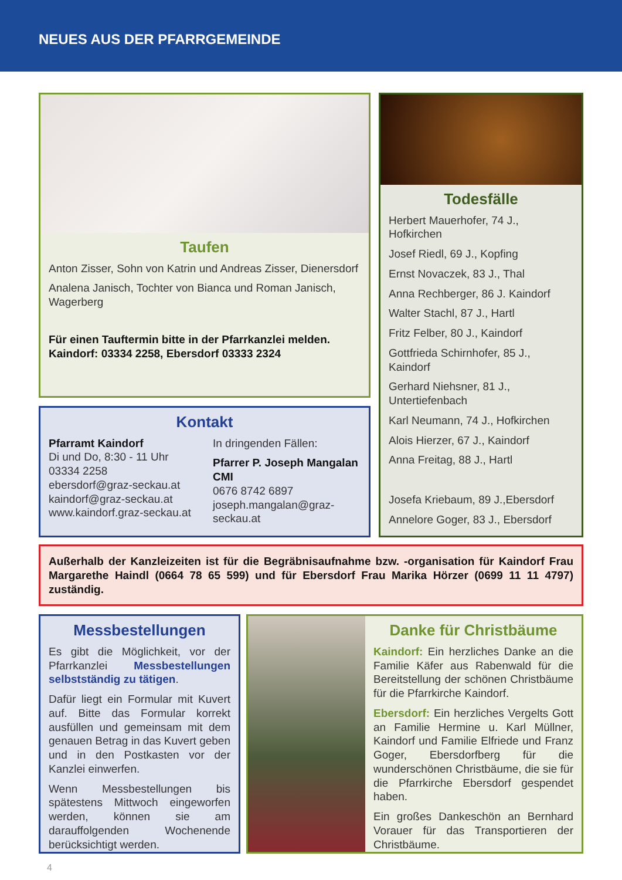NEUES AUS DER PFARRGEMEINDE
Taufen
Anton Zisser, Sohn von Katrin und Andreas Zisser, Dienersdorf
Analena Janisch, Tochter von Bianca und Roman Janisch, Wagerberg
Für einen Tauftermin bitte in der Pfarrkanzlei melden. Kaindorf: 03334 2258, Ebersdorf 03333 2324
Kontakt
Pfarramt Kaindorf
Di und Do, 8:30 - 11 Uhr
03334 2258
ebersdorf@graz-seckau.at
kaindorf@graz-seckau.at
www.kaindorf.graz-seckau.at
In dringenden Fällen:
Pfarrer P. Joseph Mangalan CMI
0676 8742 6897
joseph.mangalan@graz-seckau.at
Todesfälle
Herbert Mauerhofer, 74 J., Hofkirchen
Josef Riedl, 69 J., Kopfing
Ernst Novaczek, 83 J., Thal
Anna Rechberger, 86 J. Kaindorf
Walter Stachl, 87 J., Hartl
Fritz Felber, 80 J., Kaindorf
Gottfrieda Schirnhofer, 85 J., Kaindorf
Gerhard Niehsner, 81 J., Untertiefenbach
Karl Neumann, 74 J., Hofkirchen
Alois Hierzer, 67 J., Kaindorf
Anna Freitag, 88 J., Hartl
Josefa Kriebaum, 89 J.,Ebersdorf
Annelore Goger, 83 J., Ebersdorf
Außerhalb der Kanzleizeiten ist für die Begräbnisaufnahme bzw. -organisation für Kaindorf Frau Margarethe Haindl (0664 78 65 599) und für Ebersdorf Frau Marika Hörzer (0699 11 11 4797) zuständig.
Messbestellungen
Es gibt die Möglichkeit, vor der Pfarrkanzlei Messbestellungen selbstständig zu tätigen.
Dafür liegt ein Formular mit Kuvert auf. Bitte das Formular korrekt ausfüllen und gemeinsam mit dem genauen Betrag in das Kuvert geben und in den Postkasten vor der Kanzlei einwerfen.
Wenn Messbestellungen bis spätestens Mittwoch eingeworfen werden, können sie am darauffolgenden Wochenende berücksichtigt werden.
Danke für Christbäume
Kaindorf: Ein herzliches Danke an die Familie Käfer aus Rabenwald für die Bereitstellung der schönen Christbäume für die Pfarrkirche Kaindorf.
Ebersdorf: Ein herzliches Vergelts Gott an Familie Hermine u. Karl Müllner, Kaindorf und Familie Elfriede und Franz Goger, Ebersdorfberg für die wunderschönen Christbäume, die sie für die Pfarrkirche Ebersdorf gespendet haben.
Ein großes Dankeschön an Bernhard Vorauer für das Transportieren der Christbäume.
4